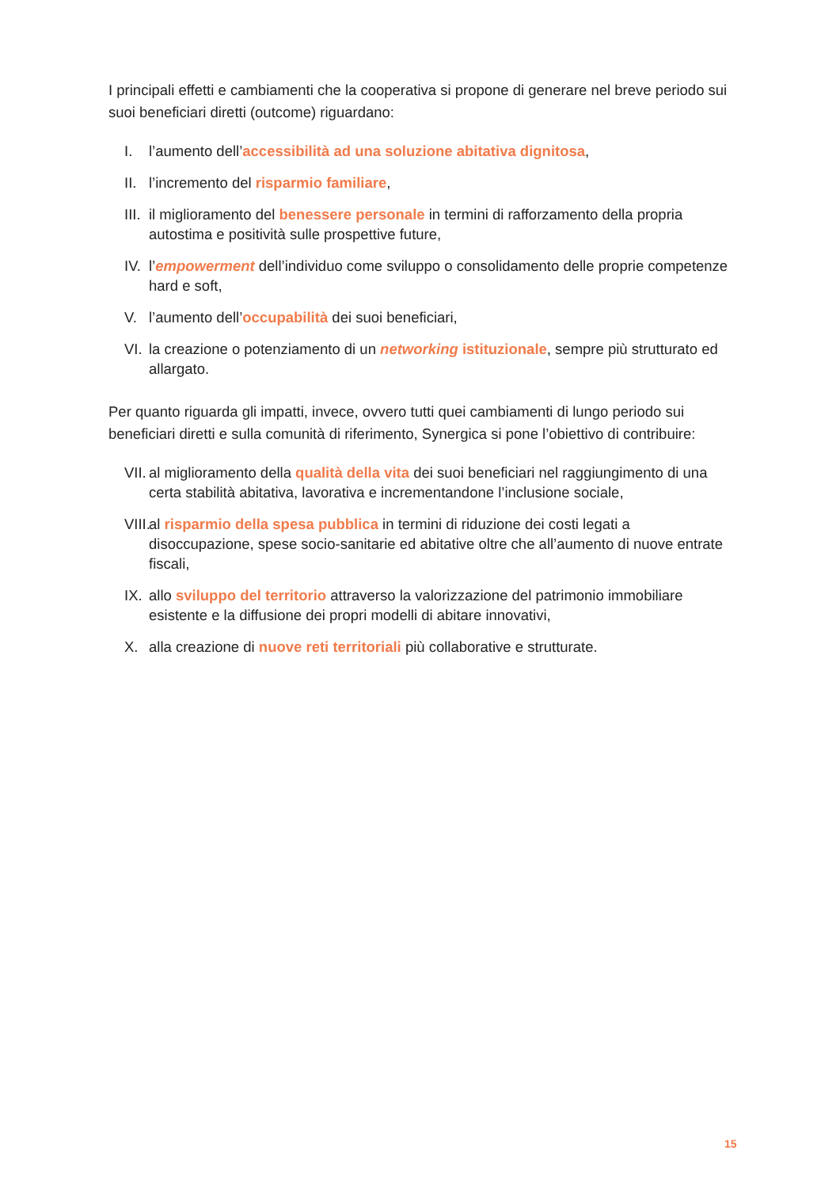I principali effetti e cambiamenti che la cooperativa si propone di generare nel breve periodo sui suoi beneficiari diretti (outcome) riguardano:
I. l’aumento dell’accessibilità ad una soluzione abitativa dignitosa,
II. l’incremento del risparmio familiare,
III. il miglioramento del benessere personale in termini di rafforzamento della propria autostima e positività sulle prospettive future,
IV. l’empowerment dell’individuo come sviluppo o consolidamento delle proprie competenze hard e soft,
V. l’aumento dell’occupabilità dei suoi beneficiari,
VI. la creazione o potenziamento di un networking istituzionale, sempre più strutturato ed allargato.
Per quanto riguarda gli impatti, invece, ovvero tutti quei cambiamenti di lungo periodo sui beneficiari diretti e sulla comunità di riferimento, Synergica si pone l’obiettivo di contribuire:
VII. al miglioramento della qualità della vita dei suoi beneficiari nel raggiungimento di una certa stabilità abitativa, lavorativa e incrementandone l’inclusione sociale,
VIII. al risparmio della spesa pubblica in termini di riduzione dei costi legati a disoccupazione, spese socio-sanitarie ed abitative oltre che all’aumento di nuove entrate fiscali,
IX. allo sviluppo del territorio attraverso la valorizzazione del patrimonio immobiliare esistente e la diffusione dei propri modelli di abitare innovativi,
X. alla creazione di nuove reti territoriali più collaborative e strutturate.
15